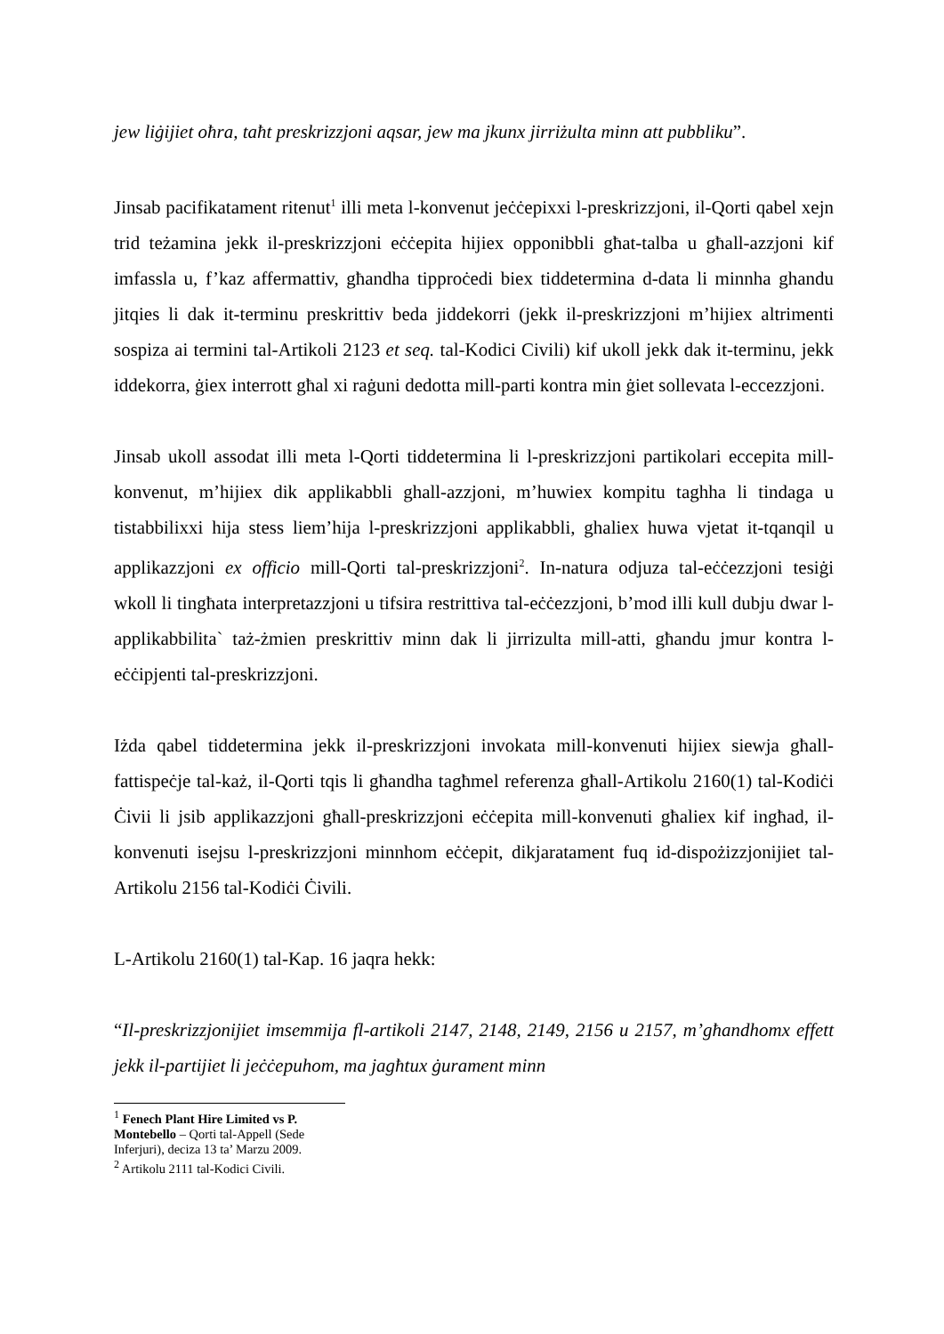jew liġijiet oħra, taħt preskrizzjoni aqsar, jew ma jkunx jirriżulta minn att pubbliku”.
Jinsab pacifikatament ritenut<sup>1</sup> illi meta l-konvenut jeċċepixxi l-preskrizzjoni, il-Qorti qabel xejn trid teżamina jekk il-preskrizzjoni eċċepita hijiex opponibbli għat-talba u għall-azzjoni kif imfassla u, f’kaz affermattiv, għandha tipproċedi biex tiddetermina d-data li minnha ghandu jitqies li dak it-terminu preskrittiv beda jiddekorri (jekk il-preskrizzjoni m’hijiex altrimenti sospiza ai termini tal-Artikoli 2123 et seq. tal-Kodici Civili) kif ukoll jekk dak it-terminu, jekk iddekorra, ġiex interrott għal xi raġuni dedotta mill-parti kontra min ġiet sollevata l-eccezzjoni.
Jinsab ukoll assodat illi meta l-Qorti tiddetermina li l-preskrizzjoni partikolari eccepita mill-konvenut, m’hijiex dik applikabbli ghall-azzjoni, m’huwiex kompitu taghha li tindaga u tistabbilixxi hija stess liem’hija l-preskrizzjoni applikabbli, ghaliex huwa vjetat it-tqanqil u applikazzjoni ex officio mill-Qorti tal-preskrizzjoni<sup>2</sup>. In-natura odjuza tal-eċċezzjoni tesiġi wkoll li tingħata interpretazzjoni u tifsira restrittiva tal-eċċezzjoni, b’mod illi kull dubju dwar l-applikabbilita` taż-żmien preskrittiv minn dak li jirrizulta mill-atti, għandu jmur kontra l-eċċipjenti tal-preskrizzjoni.
Iżda qabel tiddetermina jekk il-preskrizzjoni invokata mill-konvenuti hijiex siewja għall-fattispeċje tal-każ, il-Qorti tqis li għandha tagħmel referenza għall-Artikolu 2160(1) tal-Kodiċi Ċivii li jsib applikazzjoni għall-preskrizzjoni eċċepita mill-konvenuti għaliex kif ingħad, il-konvenuti isejsu l-preskrizzjoni minnhom eċċepit, dikjaratament fuq id-dispożizzjonijiet tal-Artikolu 2156 tal-Kodiċi Ċivili.
L-Artikolu 2160(1) tal-Kap. 16 jaqra hekk:
“Il-preskrizzjonijiet imsemmija fl-artikoli 2147, 2148, 2149, 2156 u 2157, m’għandhomx effett jekk il-partijiet li jeċċepuhom, ma jagħtux ġurament minn
<sup>1</sup> Fenech Plant Hire Limited vs P. Montebello – Qorti tal-Appell (Sede Inferjuri), deciza 13 ta’ Marzu 2009.
<sup>2</sup> Artikolu 2111 tal-Kodici Civili.